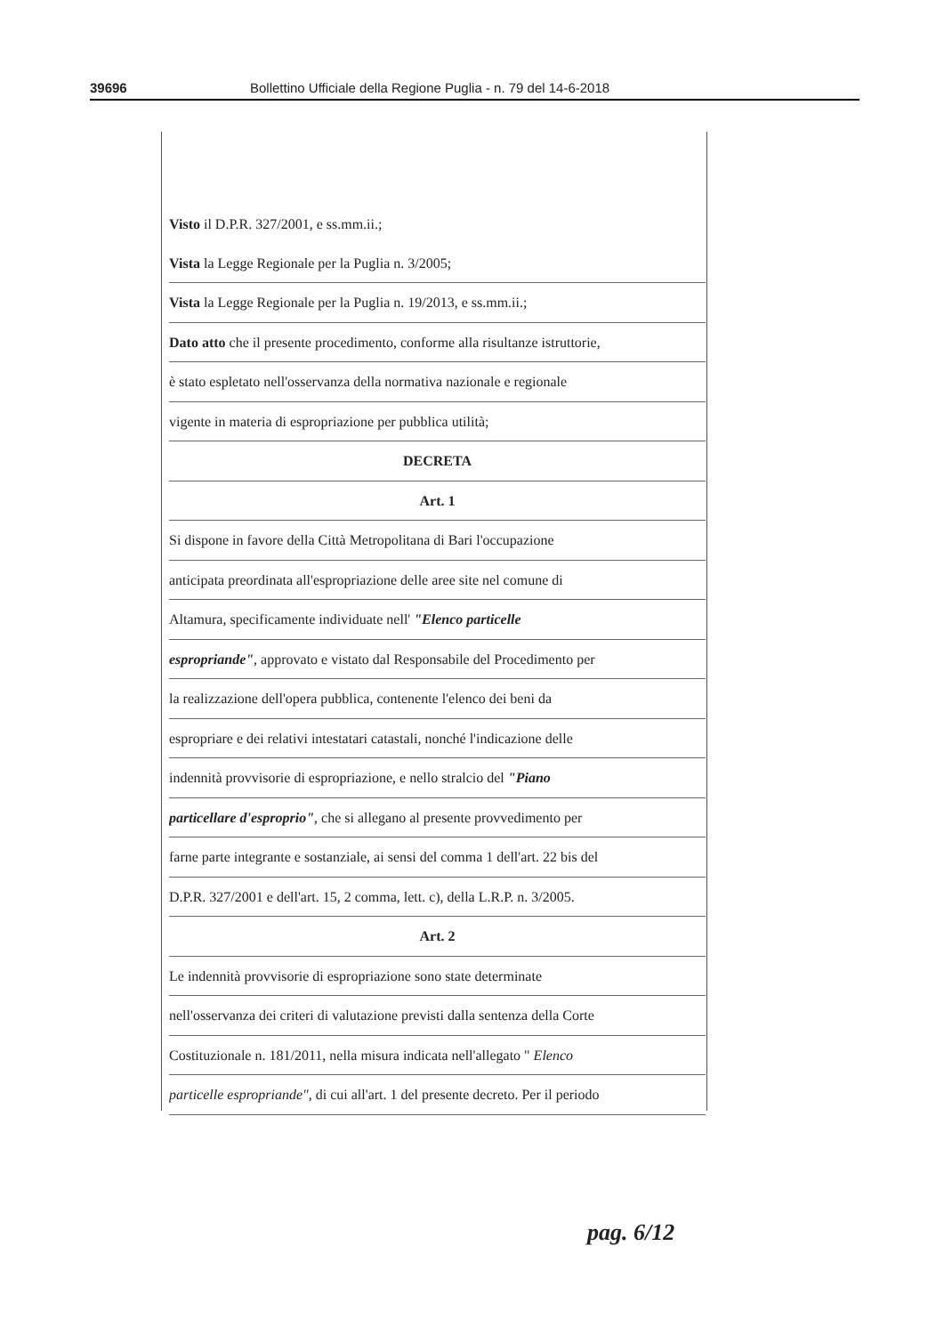39696 Bollettino Ufficiale della Regione Puglia - n. 79 del 14-6-2018
Visto il D.P.R. 327/2001, e ss.mm.ii.;
Vista la Legge Regionale per la Puglia n. 3/2005;
Vista la Legge Regionale per la Puglia n. 19/2013, e ss.mm.ii.;
Dato atto che il presente procedimento, conforme alla risultanze istruttorie,
è stato espletato nell'osservanza della normativa nazionale e regionale
vigente in materia di espropriazione per pubblica utilità;
DECRETA
Art. 1
Si dispone in favore della Città Metropolitana di Bari l'occupazione
anticipata preordinata all'espropriazione delle aree site nel comune di
Altamura, specificamente individuate nell' "Elenco particelle
espropriande", approvato e vistato dal Responsabile del Procedimento per
la realizzazione dell'opera pubblica, contenente l'elenco dei beni da
espropriare e dei relativi intestatari catastali, nonché l'indicazione delle
indennità provvisorie di espropriazione, e nello stralcio del "Piano
particellare d'esproprio", che si allegano al presente provvedimento per
farne parte integrante e sostanziale, ai sensi del comma 1 dell'art. 22 bis del
D.P.R. 327/2001 e dell'art. 15, 2 comma, lett. c), della L.R.P. n. 3/2005.
Art. 2
Le indennità provvisorie di espropriazione sono state determinate
nell'osservanza dei criteri di valutazione previsti dalla sentenza della Corte
Costituzionale n. 181/2011, nella misura indicata nell'allegato " Elenco
particelle espropriande", di cui all'art. 1 del presente decreto. Per il periodo
pag. 6/12